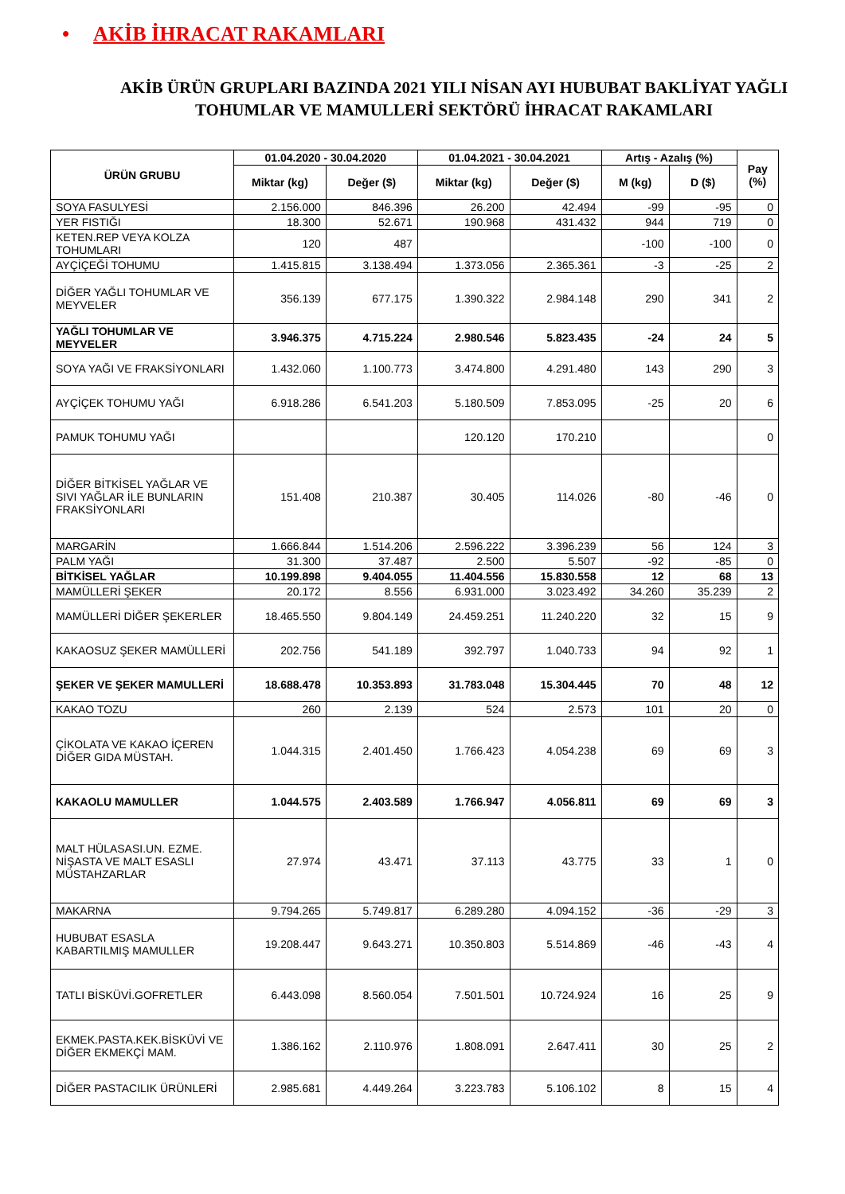• AKİB İHRACAT RAKAMLARI
AKİB ÜRÜN GRUPLARI BAZINDA 2021 YILI NİSAN AYI HUBUBAT BAKLİYAT YAĞLI TOHUMLAR VE MAMULLERİ SEKTÖRÜ İHRACAT RAKAMLARI
| ÜRÜN GRUBU | 01.04.2020 - 30.04.2020 | | 01.04.2021 - 30.04.2021 | | Artış - Azalış (%) | | Pay (%) |
| --- | --- | --- | --- | --- | --- | --- | --- |
| | Miktar (kg) | Değer ($) | Miktar (kg) | Değer ($) | M (kg) | D ($) | |
| SOYA FASULYESİ | 2.156.000 | 846.396 | 26.200 | 42.494 | -99 | -95 | 0 |
| YER FISTIĞI | 18.300 | 52.671 | 190.968 | 431.432 | 944 | 719 | 0 |
| KETEN.REP VEYA KOLZA TOHUMLARI | 120 | 487 | | | -100 | -100 | 0 |
| AYÇİÇEĞİ TOHUMU | 1.415.815 | 3.138.494 | 1.373.056 | 2.365.361 | -3 | -25 | 2 |
| DİĞER YAĞLI TOHUMLAR VE MEYVELER | 356.139 | 677.175 | 1.390.322 | 2.984.148 | 290 | 341 | 2 |
| YAĞLI TOHUMLAR VE MEYVELER | 3.946.375 | 4.715.224 | 2.980.546 | 5.823.435 | -24 | 24 | 5 |
| SOYA YAĞI VE FRAKSİYONLARI | 1.432.060 | 1.100.773 | 3.474.800 | 4.291.480 | 143 | 290 | 3 |
| AYÇİÇEK TOHUMU YAĞI | 6.918.286 | 6.541.203 | 5.180.509 | 7.853.095 | -25 | 20 | 6 |
| PAMUK TOHUMU YAĞI | | | 120.120 | 170.210 | | | 0 |
| DİĞER BİTKİSEL YAĞLAR VE SIVI YAĞLAR İLE BUNLARIN FRAKSİYONLARI | 151.408 | 210.387 | 30.405 | 114.026 | -80 | -46 | 0 |
| MARGARİN | 1.666.844 | 1.514.206 | 2.596.222 | 3.396.239 | 56 | 124 | 3 |
| PALM YAĞI | 31.300 | 37.487 | 2.500 | 5.507 | -92 | -85 | 0 |
| BİTKİSEL YAĞLAR | 10.199.898 | 9.404.055 | 11.404.556 | 15.830.558 | 12 | 68 | 13 |
| MAMÜLLERİ ŞEKER | 20.172 | 8.556 | 6.931.000 | 3.023.492 | 34.260 | 35.239 | 2 |
| MAMÜLLERİ DİĞER ŞEKERLER | 18.465.550 | 9.804.149 | 24.459.251 | 11.240.220 | 32 | 15 | 9 |
| KAKAOSUZ ŞEKER MAMÜLLERİ | 202.756 | 541.189 | 392.797 | 1.040.733 | 94 | 92 | 1 |
| ŞEKER VE ŞEKER MAMULLERİ | 18.688.478 | 10.353.893 | 31.783.048 | 15.304.445 | 70 | 48 | 12 |
| KAKAO TOZU | 260 | 2.139 | 524 | 2.573 | 101 | 20 | 0 |
| ÇİKOLATA VE KAKAO İÇEREN DİĞER GIDA MÜSTAH. | 1.044.315 | 2.401.450 | 1.766.423 | 4.054.238 | 69 | 69 | 3 |
| KAKAOLU MAMULLER | 1.044.575 | 2.403.589 | 1.766.947 | 4.056.811 | 69 | 69 | 3 |
| MALT HÜLASASI.UN. EZME. NİŞASTA VE MALT ESASLI MÜSTAHZARLAR | 27.974 | 43.471 | 37.113 | 43.775 | 33 | 1 | 0 |
| MAKARNA | 9.794.265 | 5.749.817 | 6.289.280 | 4.094.152 | -36 | -29 | 3 |
| HUBUBAT ESASLA KABARTILMIŞ MAMULLER | 19.208.447 | 9.643.271 | 10.350.803 | 5.514.869 | -46 | -43 | 4 |
| TATLI BİSKÜVİ.GOFRETLER | 6.443.098 | 8.560.054 | 7.501.501 | 10.724.924 | 16 | 25 | 9 |
| EKMEK.PASTA.KEK.BİSKÜVİ VE DİĞER EKMEKÇİ MAM. | 1.386.162 | 2.110.976 | 1.808.091 | 2.647.411 | 30 | 25 | 2 |
| DİĞER PASTACILIK ÜRÜNLERİ | 2.985.681 | 4.449.264 | 3.223.783 | 5.106.102 | 8 | 15 | 4 |